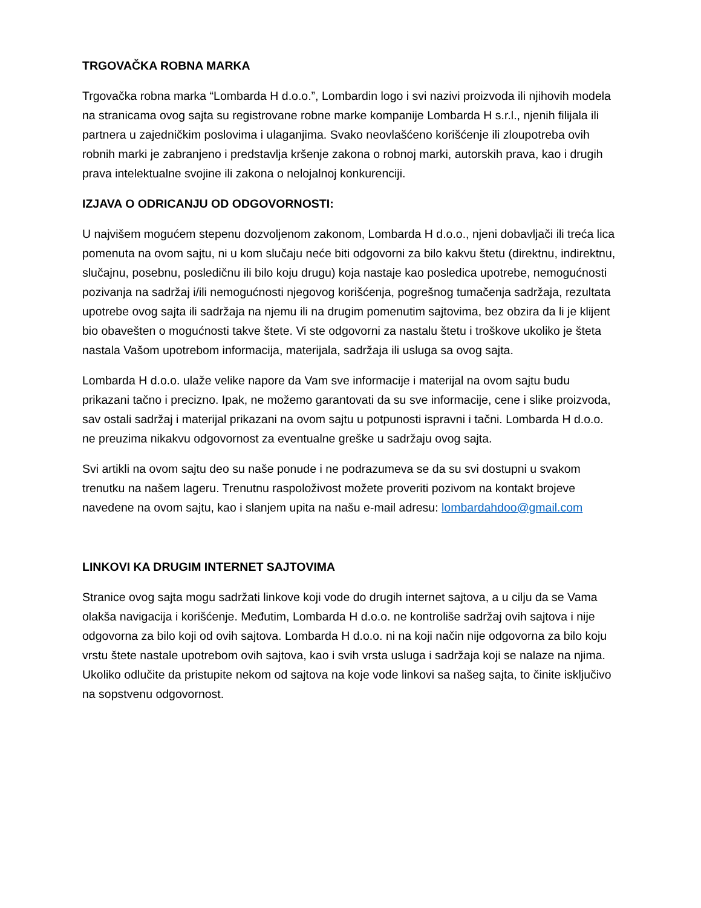TRGOVAČKA ROBNA MARKA
Trgovačka robna marka “Lombarda H d.o.o.”, Lombardin logo i svi nazivi proizvoda ili njihovih modela na stranicama ovog sajta su registrovane robne marke kompanije Lombarda H s.r.l., njenih filijala ili partnera u zajedničkim poslovima i ulaganjima. Svako neovlašćeno korišćenje ili zloupotreba ovih robnih marki je zabranjeno i predstavlja kršenje zakona o robnoj marki, autorskih prava, kao i drugih prava intelektualne svojine ili zakona o nelojalnoj konkurenciji.
IZJAVA O ODRICANJU OD ODGOVORNOSTI:
U najvišem mogućem stepenu dozvoljenom zakonom, Lombarda H d.o.o., njeni dobavljači ili treća lica pomenuta na ovom sajtu, ni u kom slučaju neće biti odgovorni za bilo kakvu štetu (direktnu, indirektnu, slučajnu, posebnu, posledičnu ili bilo koju drugu) koja nastaje kao posledica upotrebe, nemogućnosti pozivanja na sadržaj i/ili nemogućnosti njegovog korišćenja, pogrešnog tumačenja sadržaja, rezultata upotrebe ovog sajta ili sadržaja na njemu ili na drugim pomenutim sajtovima, bez obzira da li je klijent bio obavešten o mogućnosti takve štete. Vi ste odgovorni za nastalu štetu i troškove ukoliko je šteta nastala Vašom upotrebom informacija, materijala, sadržaja ili usluga sa ovog sajta.
Lombarda H d.o.o. ulaže velike napore da Vam sve informacije i materijal na ovom sajtu budu prikazani tačno i precizno. Ipak, ne možemo garantovati da su sve informacije, cene i slike proizvoda, sav ostali sadržaj i materijal prikazani na ovom sajtu u potpunosti ispravni i tačni. Lombarda H d.o.o. ne preuzima nikakvu odgovornost za eventualne greške u sadržaju ovog sajta.
Svi artikli na ovom sajtu deo su naše ponude i ne podrazumeva se da su svi dostupni u svakom trenutku na našem lageru. Trenutnu raspoloživost možete proveriti pozivom na kontakt brojeve navedene na ovom sajtu, kao i slanjem upita na našu e-mail adresu: lombardahdoo@gmail.com
LINKOVI KA DRUGIM INTERNET SAJTOVIMA
Stranice ovog sajta mogu sadržati linkove koji vode do drugih internet sajtova, a u cilju da se Vama olakša navigacija i korišćenje. Međutim, Lombarda H d.o.o. ne kontroliše sadržaj ovih sajtova i nije odgovorna za bilo koji od ovih sajtova. Lombarda H d.o.o. ni na koji način nije odgovorna za bilo koju vrstu štete nastale upotrebom ovih sajtova, kao i svih vrsta usluga i sadržaja koji se nalaze na njima. Ukoliko odlučite da pristupite nekom od sajtova na koje vode linkovi sa našeg sajta, to činite isključivo na sopstvenu odgovornost.